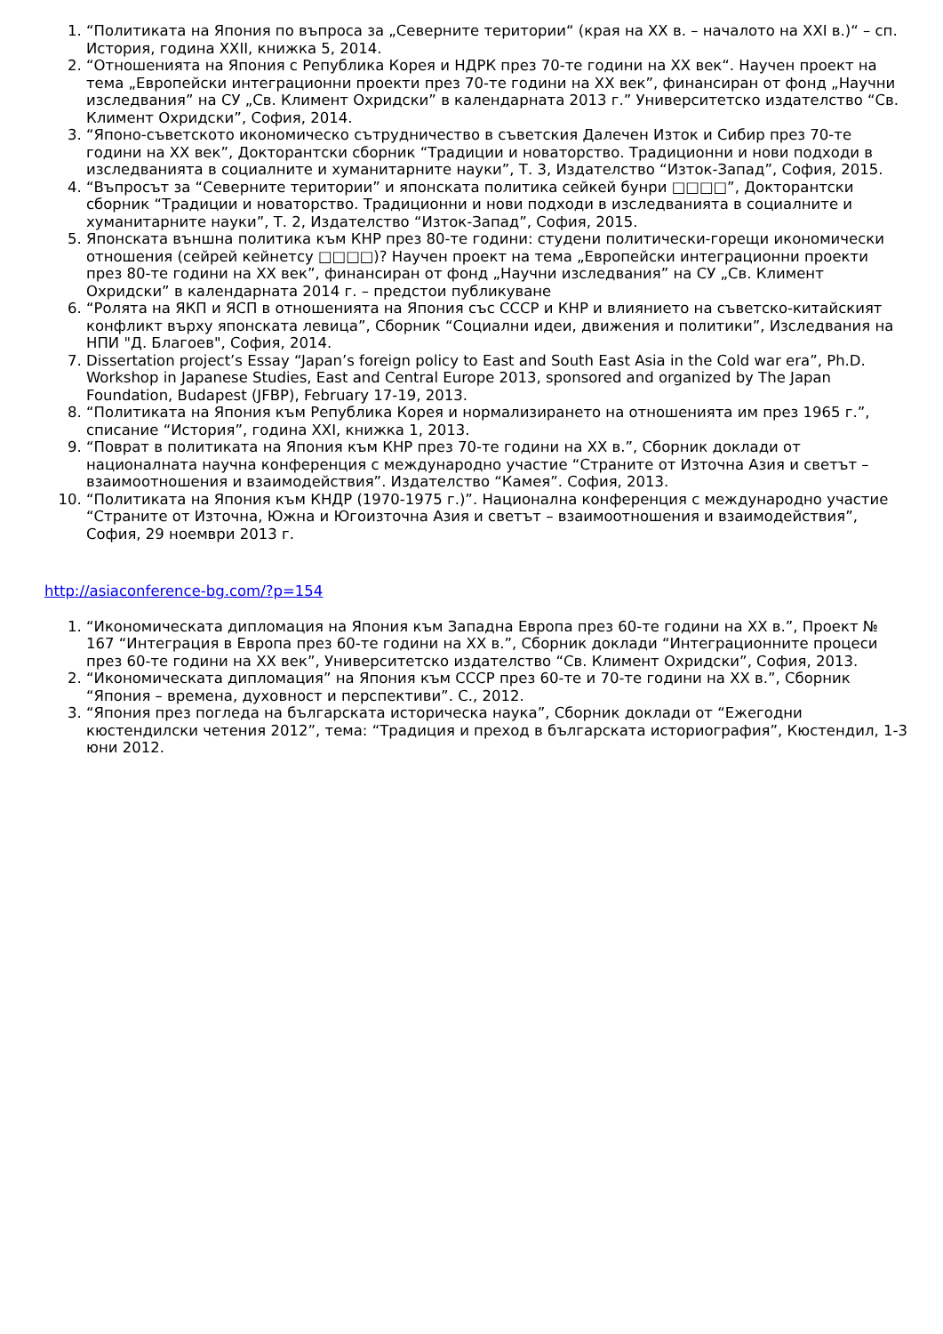1. “Политиката на Япония по въпроса за „Северните територии“ (края на ХХ в. – началото на ХХІ в.)“ – сп. История, година XXII, книжка 5, 2014.
2. “Отношенията на Япония с Република Корея и НДРК през 70-те години на ХХ век“. Научен проект на тема „Европейски интеграционни проекти през 70-те години на ХХ век”, финансиран от фонд „Научни изследвания” на СУ „Св. Климент Охридски” в календарната 2013 г.” Университетско издателство “Св. Климент Охридски”, София, 2014.
3. “Японо-съветското икономическо сътрудничество в съветския Далечен Изток и Сибир през 70-те години на ХХ век”, Докторантски сборник “Традиции и новаторство. Традиционни и нови подходи в изследванията в социалните и хуманитарните науки”, Т. 3, Издателство “Изток-Запад”, София, 2015.
4. “Въпросът за “Северните територии” и японската политика сейкей бунри □□□□”, Докторантски сборник “Традиции и новаторство. Традиционни и нови подходи в изследванията в социалните и хуманитарните науки”, Т. 2, Издателство “Изток-Запад”, София, 2015.
5. Японската външна политика към КНР през 80-те години: студени политически-горещи икономически отношения (сейрей кейнетсу □□□□)? Научен проект на тема „Европейски интеграционни проекти през 80-те години на ХХ век”, финансиран от фонд „Научни изследвания” на СУ „Св. Климент Охридски” в календарната 2014 г. – предстои публикуване
6. “Ролята на ЯКП и ЯСП в отношенията на Япония със СССР и КНР и влиянието на съветско-китайският конфликт върху японската левица”, Сборник “Социални идеи, движения и политики”, Изследвания на НПИ "Д. Благоев", София, 2014.
7. Dissertation project’s Essay “Japan’s foreign policy to East and South East Asia in the Cold war era”, Ph.D. Workshop in Japanese Studies, East and Central Europe 2013, sponsored and organized by The Japan Foundation, Budapest (JFBP), February 17-19, 2013.
8. “Политиката на Япония към Република Корея и нормализирането на отношенията им през 1965 г.”, списание “История”, година ХХI, книжка 1, 2013.
9. “Поврат в политиката на Япония към КНР през 70-те години на ХХ в.”, Сборник доклади от националната научна конференция с международно участие “Страните от Източна Азия и светът – взаимоотношения и взаимодействия”. Издателство “Камея”. София, 2013.
10. “Политиката на Япония към КНДР (1970-1975 г.)”. Национална конференция с международно участие “Страните от Източна, Южна и Югоизточна Азия и светът – взаимоотношения и взаимодействия”, София, 29 ноември 2013 г.
http://asiaconference-bg.com/?p=154
1. “Икономическата дипломация на Япония към Западна Европа през 60-те години на ХХ в.”, Проект № 167 “Интеграция в Европа през 60-те години на ХХ в.”, Сборник доклади “Интеграционните процеси през 60-те години на ХХ век”, Университетско издателство “Св. Климент Охридски”, София, 2013.
2. “Икономическата дипломация” на Япония към СССР през 60-те и 70-те години на ХХ в.”, Сборник “Япония – времена, духовност и перспективи”. С., 2012.
3. “Япония през погледа на българската историческа наука”, Сборник доклади от “Ежегодни кюстендилски четения 2012”, тема: “Традиция и преход в българската историография”, Кюстендил, 1-3 юни 2012.